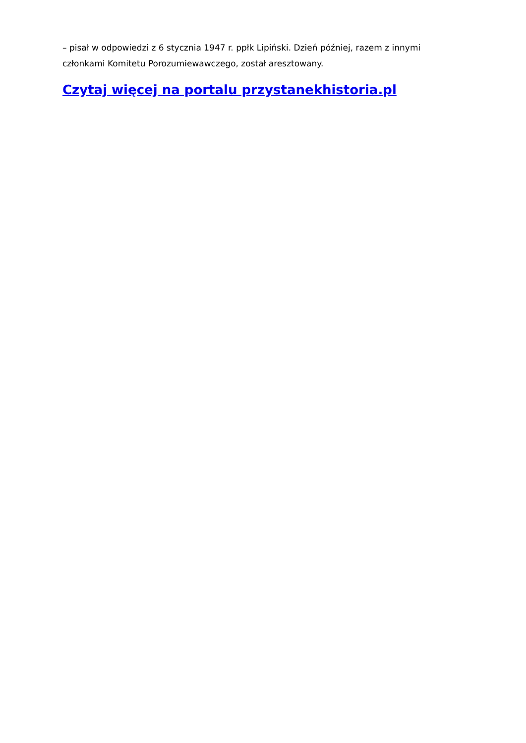– pisał w odpowiedzi z 6 stycznia 1947 r. ppłk Lipiński. Dzień później, razem z innymi członkami Komitetu Porozumiewawczego, został aresztowany.
Czytaj więcej na portalu przystanekhistoria.pl